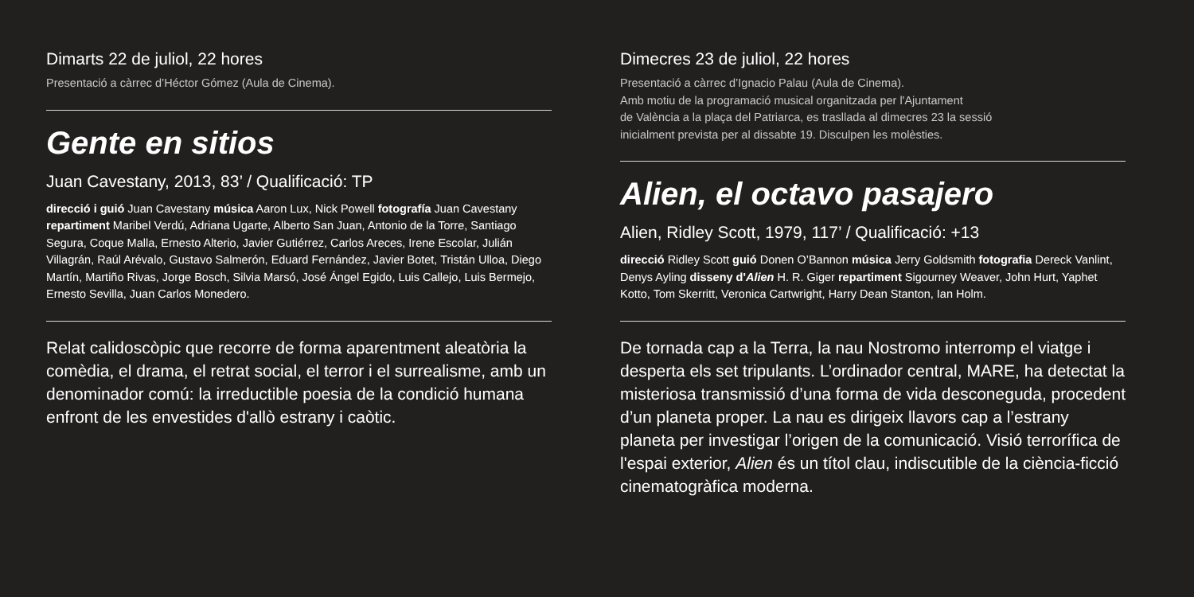Dimarts 22 de juliol, 22 hores
Presentació a càrrec d’Héctor Gómez (Aula de Cinema).
Gente en sitios
Juan Cavestany, 2013, 83’ / Qualificació: TP
direcció i guió Juan Cavestany música Aaron Lux, Nick Powell fotografía Juan Cavestany repartiment Maribel Verdú, Adriana Ugarte, Alberto San Juan, Antonio de la Torre, Santiago Segura, Coque Malla, Ernesto Alterio, Javier Gutiérrez, Carlos Areces, Irene Escolar, Julián Villagrán, Raúl Arévalo, Gustavo Salmerón, Eduard Fernández, Javier Botet, Tristán Ulloa, Diego Martín, Martiño Rivas, Jorge Bosch, Silvia Marsó, José Ángel Egido, Luis Callejo, Luis Bermejo, Ernesto Sevilla, Juan Carlos Monedero.
Relat calidoscòpic que recorre de forma aparentment aleatòria la comèdia, el drama, el retrat social, el terror i el surrealisme, amb un denominador comú: la irreductible poesia de la condició humana enfront de les envestides d'allò estrany i caòtic.
Dimecres 23 de juliol, 22 hores
Presentació a càrrec d’Ignacio Palau (Aula de Cinema).
Amb motiu de la programació musical organitzada per l'Ajuntament
de València a la plaça del Patriarca, es trasllada al dimecres 23 la sessió
inicialment prevista per al dissabte 19. Disculpen les molèsties.
Alien, el octavo pasajero
Alien, Ridley Scott, 1979, 117’ / Qualificació: +13
direcció Ridley Scott guió Donen O’Bannon música Jerry Goldsmith fotografia Dereck Vanlint, Denys Ayling disseny d'Alien H. R. Giger repartiment Sigourney Weaver, John Hurt, Yaphet Kotto, Tom Skerritt, Veronica Cartwright, Harry Dean Stanton, Ian Holm.
De tornada cap a la Terra, la nau Nostromo interromp el viatge i desperta els set tripulants. L’ordinador central, MARE, ha detectat la misteriosa transmissió d’una forma de vida desconeguda, procedent d’un planeta proper. La nau es dirigeix llavors cap a l’estrany planeta per investigar l’origen de la comunicació. Visió terrorífica de l'espai exterior, Alien és un títol clau, indiscutible de la ciència-ficció cinematogràfica moderna.